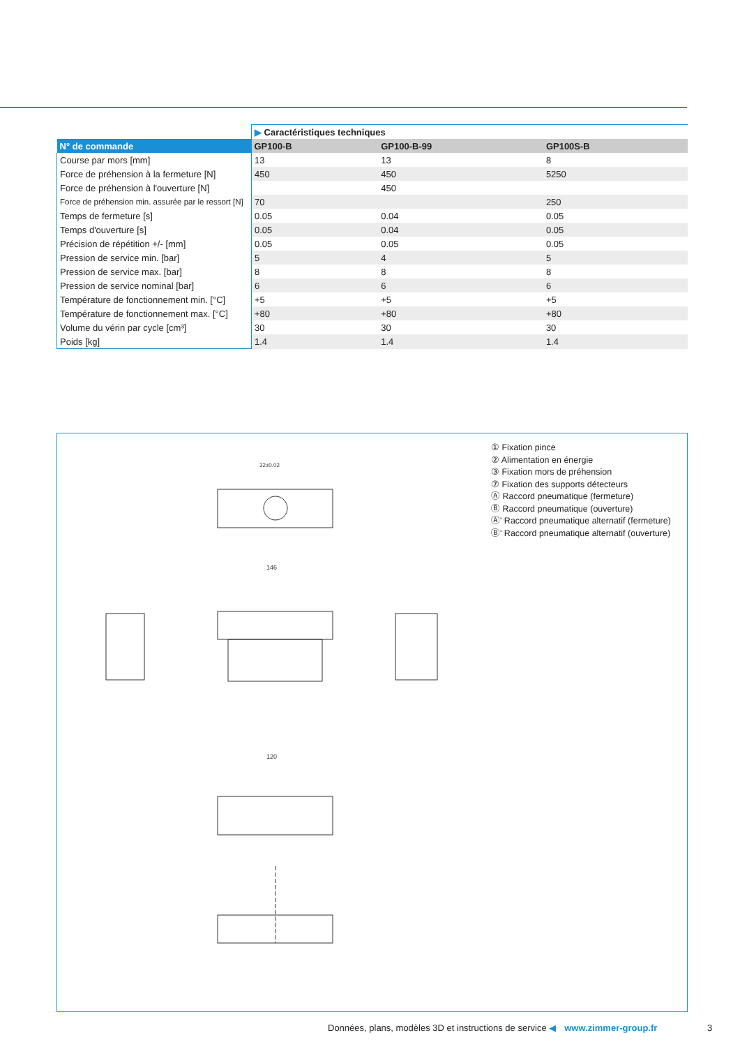| | ▶ Caractéristiques techniques | | |
| N° de commande | GP100-B | GP100-B-99 | GP100S-B |
| Course par mors [mm] | 13 | 13 | 8 |
| Force de préhension à la fermeture [N] | 450 | 450 | 5250 |
| Force de préhension à l'ouverture [N] | | 450 | |
| Force de préhension min. assurée par le ressort [N] | 70 | | 250 |
| Temps de fermeture [s] | 0.05 | 0.04 | 0.05 |
| Temps d'ouverture [s] | 0.05 | 0.04 | 0.05 |
| Précision de répétition +/- [mm] | 0.05 | 0.05 | 0.05 |
| Pression de service min. [bar] | 5 | 4 | 5 |
| Pression de service max. [bar] | 8 | 8 | 8 |
| Pression de service nominal [bar] | 6 | 6 | 6 |
| Température de fonctionnement min. [°C] | +5 | +5 | +5 |
| Température de fonctionnement max. [°C] | +80 | +80 | +80 |
| Volume du vérin par cycle [cm³] | 30 | 30 | 30 |
| Poids [kg] | 1.4 | 1.4 | 1.4 |
32±0.02
146
120
① Fixation pince
② Alimentation en énergie
③ Fixation mors de préhension
⑦ Fixation des supports détecteurs
Ⓐ Raccord pneumatique (fermeture)
Ⓑ Raccord pneumatique (ouverture)
Ⓐ' Raccord pneumatique alternatif (fermeture)
Ⓑ' Raccord pneumatique alternatif (ouverture)
Données, plans, modèles 3D et instructions de service ◀ www.zimmer-group.fr
3